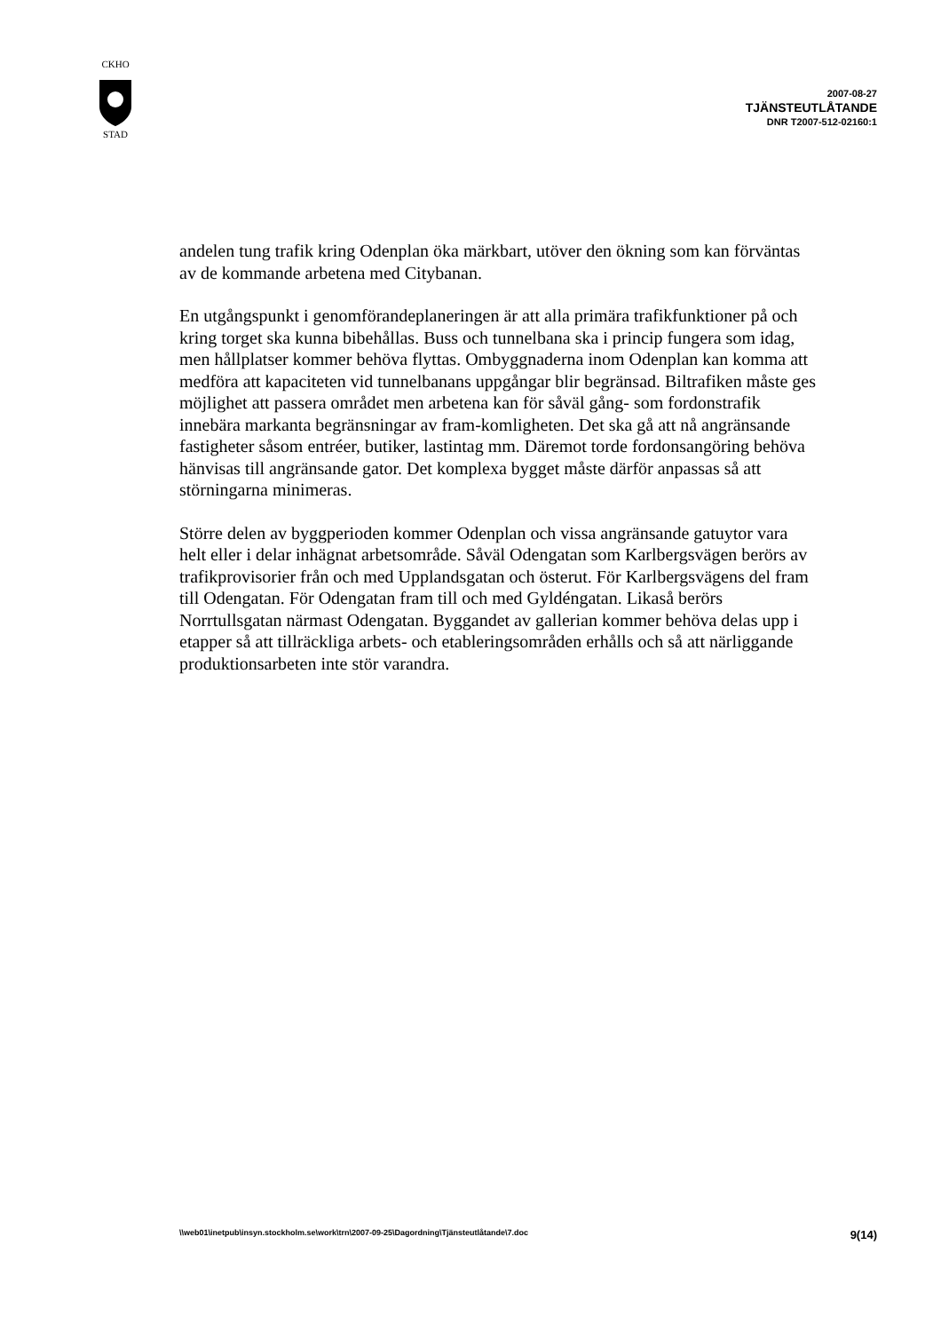CKHO
STAD
2007-08-27
TJÄNSTEUTLÅTANDE
DNR T2007-512-02160:1
andelen tung trafik kring Odenplan öka märkbart, utöver den ökning som kan förväntas av de kommande arbetena med Citybanan.
En utgångspunkt i genomförandeplaneringen är att alla primära trafikfunktioner på och kring torget ska kunna bibehållas. Buss och tunnelbana ska i princip fungera som idag, men hållplatser kommer behöva flyttas. Ombyggnaderna inom Odenplan kan komma att medföra att kapaciteten vid tunnelbanans uppgångar blir begränsad. Biltrafiken måste ges möjlighet att passera området men arbetena kan för såväl gång- som fordonstrafik innebära markanta begränsningar av fram-komligheten. Det ska gå att nå angränsande fastigheter såsom entréer, butiker, lastintag mm. Däremot torde fordonsangöring behöva hänvisas till angränsande gator. Det komplexa bygget måste därför anpassas så att störningarna minimeras.
Större delen av byggperioden kommer Odenplan och vissa angränsande gatuytor vara helt eller i delar inhägnat arbetsområde. Såväl Odengatan som Karlbergsvägen berörs av trafikprovisorier från och med Upplandsgatan och österut. För Karlbergsvägens del fram till Odengatan. För Odengatan fram till och med Gyldéngatan. Likaså berörs Norrtullsgatan närmast Odengatan. Byggandet av gallerian kommer behöva delas upp i etapper så att tillräckliga arbets- och etableringsområden erhålls och så att närliggande produktionsarbeten inte stör varandra.
\\web01\inetpub\insyn.stockholm.se\work\trn\2007-09-25\Dagordning\Tjänsteutlåtande\7.doc 9(14)